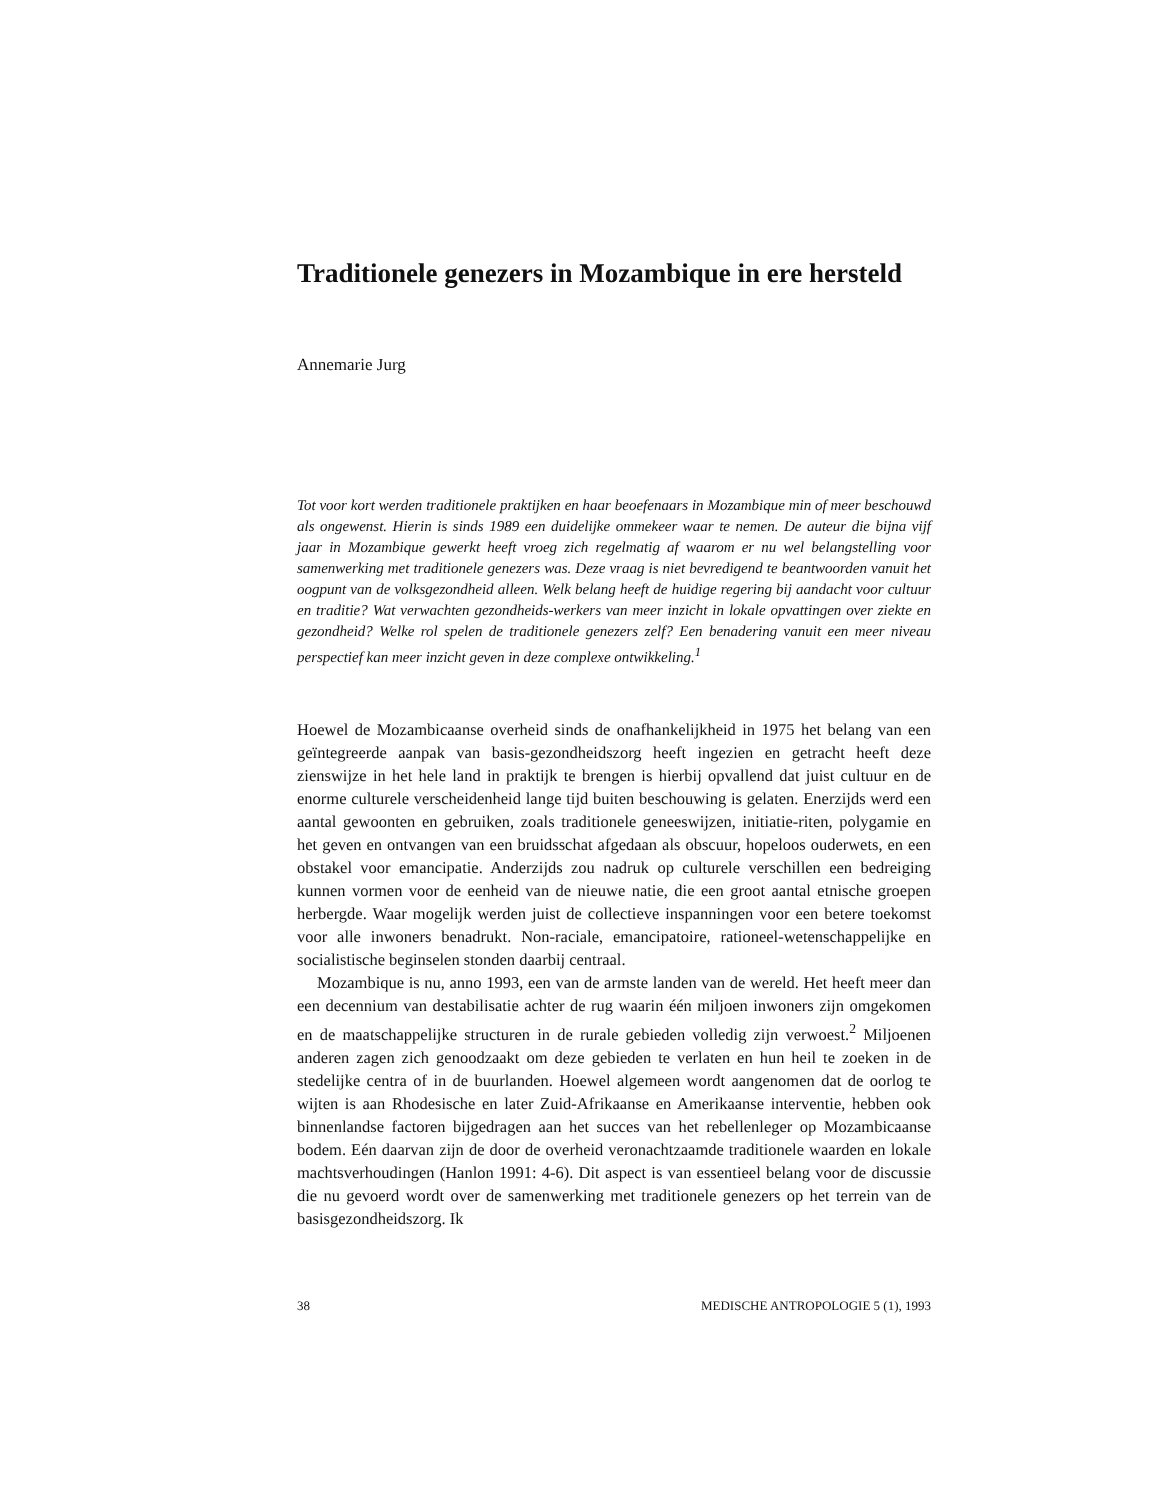Traditionele genezers in Mozambique in ere hersteld
Annemarie Jurg
Tot voor kort werden traditionele praktijken en haar beoefenaars in Mozambique min of meer beschouwd als ongewenst. Hierin is sinds 1989 een duidelijke ommekeer waar te nemen. De auteur die bijna vijf jaar in Mozambique gewerkt heeft vroeg zich regelmatig af waarom er nu wel belangstelling voor samenwerking met traditionele genezers was. Deze vraag is niet bevredigend te beantwoorden vanuit het oogpunt van de volksgezondheid alleen. Welk belang heeft de huidige regering bij aandacht voor cultuur en traditie? Wat verwachten gezondheids-werkers van meer inzicht in lokale opvattingen over ziekte en gezondheid? Welke rol spelen de traditionele genezers zelf? Een benadering vanuit een meer niveau perspectief kan meer inzicht geven in deze complexe ontwikkeling.<sup>1</sup>
Hoewel de Mozambicaanse overheid sinds de onafhankelijkheid in 1975 het belang van een geïntegreerde aanpak van basis-gezondheidszorg heeft ingezien en getracht heeft deze zienswijze in het hele land in praktijk te brengen is hierbij opvallend dat juist cultuur en de enorme culturele verscheidenheid lange tijd buiten beschouwing is gelaten. Enerzijds werd een aantal gewoonten en gebruiken, zoals traditionele geneeswijzen, initiatie-riten, polygamie en het geven en ontvangen van een bruidsschat afgedaan als obscuur, hopeloos ouderwets, en een obstakel voor emancipatie. Anderzijds zou nadruk op culturele verschillen een bedreiging kunnen vormen voor de eenheid van de nieuwe natie, die een groot aantal etnische groepen herbergde. Waar mogelijk werden juist de collectieve inspanningen voor een betere toekomst voor alle inwoners benadrukt. Non-raciale, emancipatoire, rationeel-wetenschappelijke en socialistische beginselen stonden daarbij centraal.
Mozambique is nu, anno 1993, een van de armste landen van de wereld. Het heeft meer dan een decennium van destabilisatie achter de rug waarin één miljoen inwoners zijn omgekomen en de maatschappelijke structuren in de rurale gebieden volledig zijn verwoest.<sup>2</sup> Miljoenen anderen zagen zich genoodzaakt om deze gebieden te verlaten en hun heil te zoeken in de stedelijke centra of in de buurlanden. Hoewel algemeen wordt aangenomen dat de oorlog te wijten is aan Rhodesische en later Zuid-Afrikaanse en Amerikaanse interventie, hebben ook binnenlandse factoren bijgedragen aan het succes van het rebellenleger op Mozambicaanse bodem. Eén daarvan zijn de door de overheid veronachtzaamde traditionele waarden en lokale machtsverhoudingen (Hanlon 1991: 4-6). Dit aspect is van essentieel belang voor de discussie die nu gevoerd wordt over de samenwerking met traditionele genezers op het terrein van de basisgezondheidszorg. Ik
38 MEDISCHE ANTROPOLOGIE 5 (1), 1993